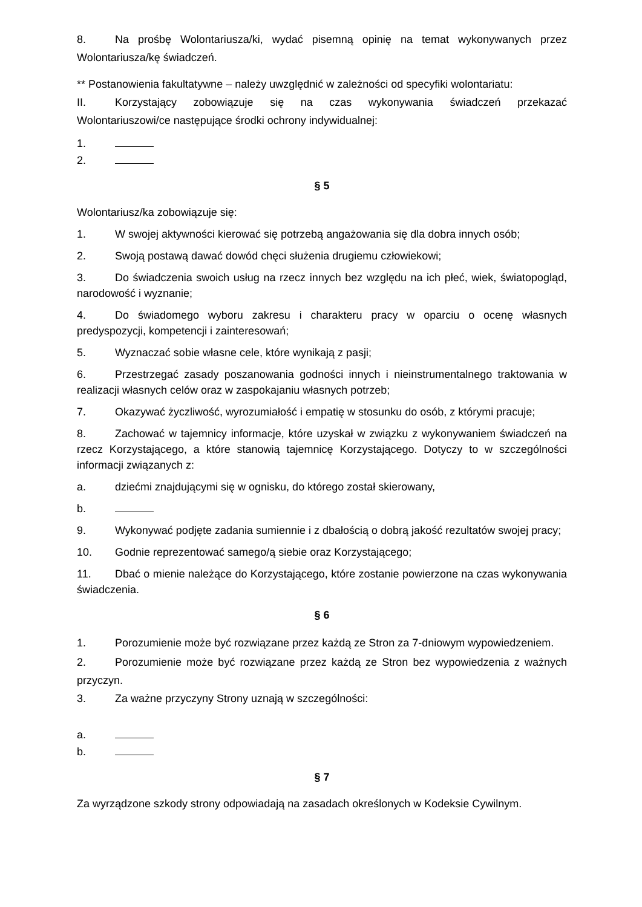8. Na prośbę Wolontariusza/ki, wydać pisemną opinię na temat wykonywanych przez Wolontariusza/kę świadczeń.
** Postanowienia fakultatywne – należy uwzględnić w zależności od specyfiki wolontariatu:
II. Korzystający zobowiązuje się na czas wykonywania świadczeń przekazać Wolontariuszowi/ce następujące środki ochrony indywidualnej:
1.
2.
§ 5
Wolontariusz/ka zobowiązuje się:
1. W swojej aktywności kierować się potrzebą angażowania się dla dobra innych osób;
2. Swoją postawą dawać dowód chęci służenia drugiemu człowiekowi;
3. Do świadczenia swoich usług na rzecz innych bez względu na ich płeć, wiek, światopogląd, narodowość i wyznanie;
4. Do świadomego wyboru zakresu i charakteru pracy w oparciu o ocenę własnych predyspozycji, kompetencji i zainteresowań;
5. Wyznaczać sobie własne cele, które wynikają z pasji;
6. Przestrzegać zasady poszanowania godności innych i nieinstrumentalnego traktowania w realizacji własnych celów oraz w zaspokajaniu własnych potrzeb;
7. Okazywać życzliwość, wyrozumiałość i empatię w stosunku do osób, z którymi pracuje;
8. Zachować w tajemnicy informacje, które uzyskał w związku z wykonywaniem świadczeń na rzecz Korzystającego, a które stanowią tajemnicę Korzystającego. Dotyczy to w szczególności informacji związanych z:
a. dziećmi znajdującymi się w ognisku, do którego został skierowany,
b.
9. Wykonywać podjęte zadania sumiennie i z dbałością o dobrą jakość rezultatów swojej pracy;
10. Godnie reprezentować samego/ą siebie oraz Korzystającego;
11. Dbać o mienie należące do Korzystającego, które zostanie powierzone na czas wykonywania świadczenia.
§ 6
1. Porozumienie może być rozwiązane przez każdą ze Stron za 7-dniowym wypowiedzeniem.
2. Porozumienie może być rozwiązane przez każdą ze Stron bez wypowiedzenia z ważnych przyczyn.
3. Za ważne przyczyny Strony uznają w szczególności:
a.
b.
§ 7
Za wyrządzone szkody strony odpowiadają na zasadach określonych w Kodeksie Cywilnym.